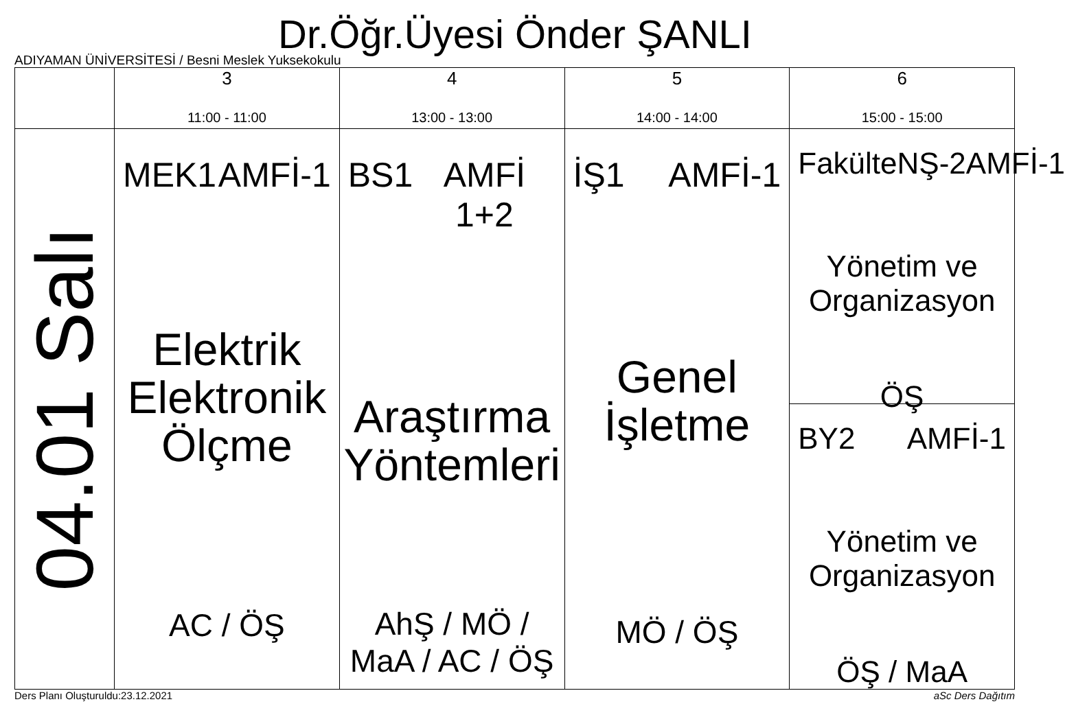Dr.Öğr.Üyesi Önder ŞANLI
ADIYAMAN ÜNİVERSİTESİ / Besni Meslek Yuksekokulu
| | 3 11:00 - 11:00 | 4 13:00 - 13:00 | 5 14:00 - 14:00 | 6 15:00 - 15:00 |
| --- | --- | --- | --- | --- |
| 04.01 Salı | MEK1 AMFİ-1 Elektrik Elektronik Ölçme AC / ÖŞ | BS1 AMFİ 1+2 Araştırma Yöntemleri AhŞ / MÖ / MaA / AC / ÖŞ | İŞ1 AMFİ-1 Genel İşletme MÖ / ÖŞ | FakülteNŞ-2 AMFİ-1 Yönetim ve Organizasyon ÖŞ BY2 AMFİ-1 Yönetim ve Organizasyon ÖŞ / MaA |
Ders Planı Oluşturuldu:23.12.2021 aSc Ders Dağıtım